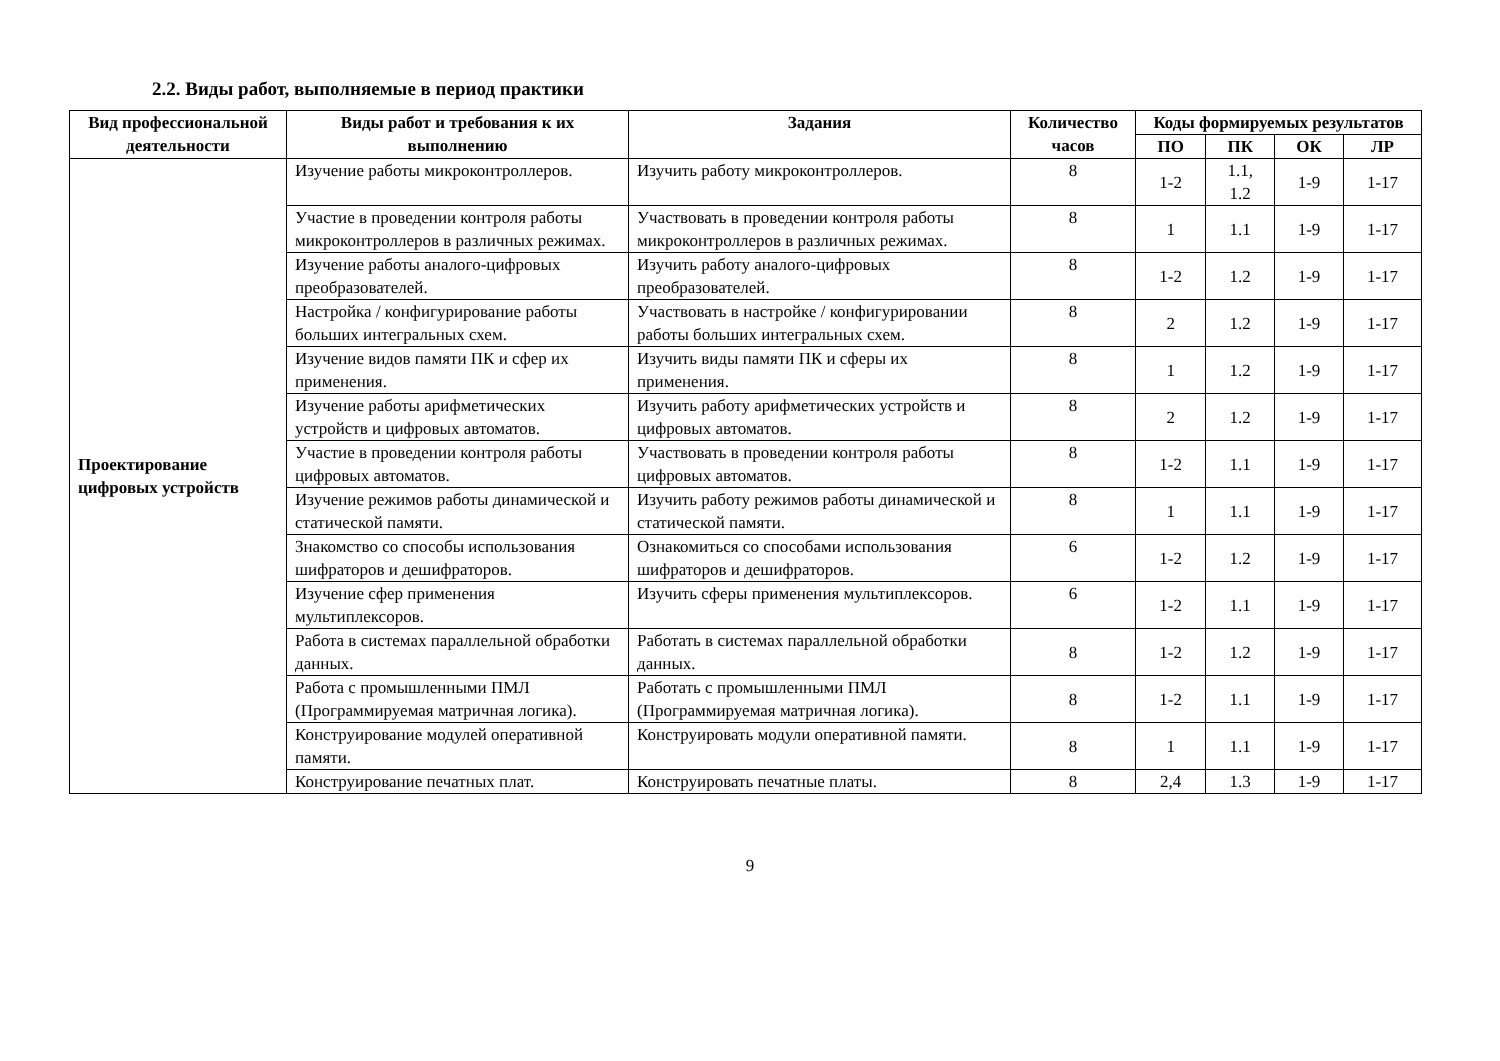2.2. Виды работ, выполняемые в период практики
| Вид профессиональной деятельности | Виды работ и требования к их выполнению | Задания | Количество часов | Коды формируемых результатов | | | |
| --- | --- | --- | --- | --- | --- | --- | --- |
| | | | | ПО | ПК | ОК | ЛР |
| Проектирование цифровых устройств | Изучение работы микроконтроллеров. | Изучить работу микроконтроллеров. | 8 | 1-2 | 1.1, 1.2 | 1-9 | 1-17 |
| | Участие в проведении контроля работы микроконтроллеров в различных режимах. | Участвовать в проведении контроля работы микроконтроллеров в различных режимах. | 8 | 1 | 1.1 | 1-9 | 1-17 |
| | Изучение работы аналого-цифровых преобразователей. | Изучить работу аналого-цифровых преобразователей. | 8 | 1-2 | 1.2 | 1-9 | 1-17 |
| | Настройка / конфигурирование работы больших интегральных схем. | Участвовать в настройке / конфигурировании работы больших интегральных схем. | 8 | 2 | 1.2 | 1-9 | 1-17 |
| | Изучение видов памяти ПК и сфер их применения. | Изучить виды памяти ПК и сферы их применения. | 8 | 1 | 1.2 | 1-9 | 1-17 |
| | Изучение работы арифметических устройств и цифровых автоматов. | Изучить работу арифметических устройств и цифровых автоматов. | 8 | 2 | 1.2 | 1-9 | 1-17 |
| | Участие в проведении контроля работы цифровых автоматов. | Участвовать в проведении контроля работы цифровых автоматов. | 8 | 1-2 | 1.1 | 1-9 | 1-17 |
| | Изучение режимов работы динамической и статической памяти. | Изучить работу режимов работы динамической и статической памяти. | 8 | 1 | 1.1 | 1-9 | 1-17 |
| | Знакомство со способы использования шифраторов и дешифраторов. | Ознакомиться со способами использования шифраторов и дешифраторов. | 6 | 1-2 | 1.2 | 1-9 | 1-17 |
| | Изучение сфер применения мультиплексоров. | Изучить сферы применения мультиплексоров. | 6 | 1-2 | 1.1 | 1-9 | 1-17 |
| | Работа в системах параллельной обработки данных. | Работать в системах параллельной обработки данных. | 8 | 1-2 | 1.2 | 1-9 | 1-17 |
| | Работа с промышленными ПМЛ (Программируемая матричная логика). | Работать с промышленными ПМЛ (Программируемая матричная логика). | 8 | 1-2 | 1.1 | 1-9 | 1-17 |
| | Конструирование модулей оперативной памяти. | Конструировать модули оперативной памяти. | 8 | 1 | 1.1 | 1-9 | 1-17 |
| | Конструирование печатных плат. | Конструировать печатные платы. | 8 | 2,4 | 1.3 | 1-9 | 1-17 |
9